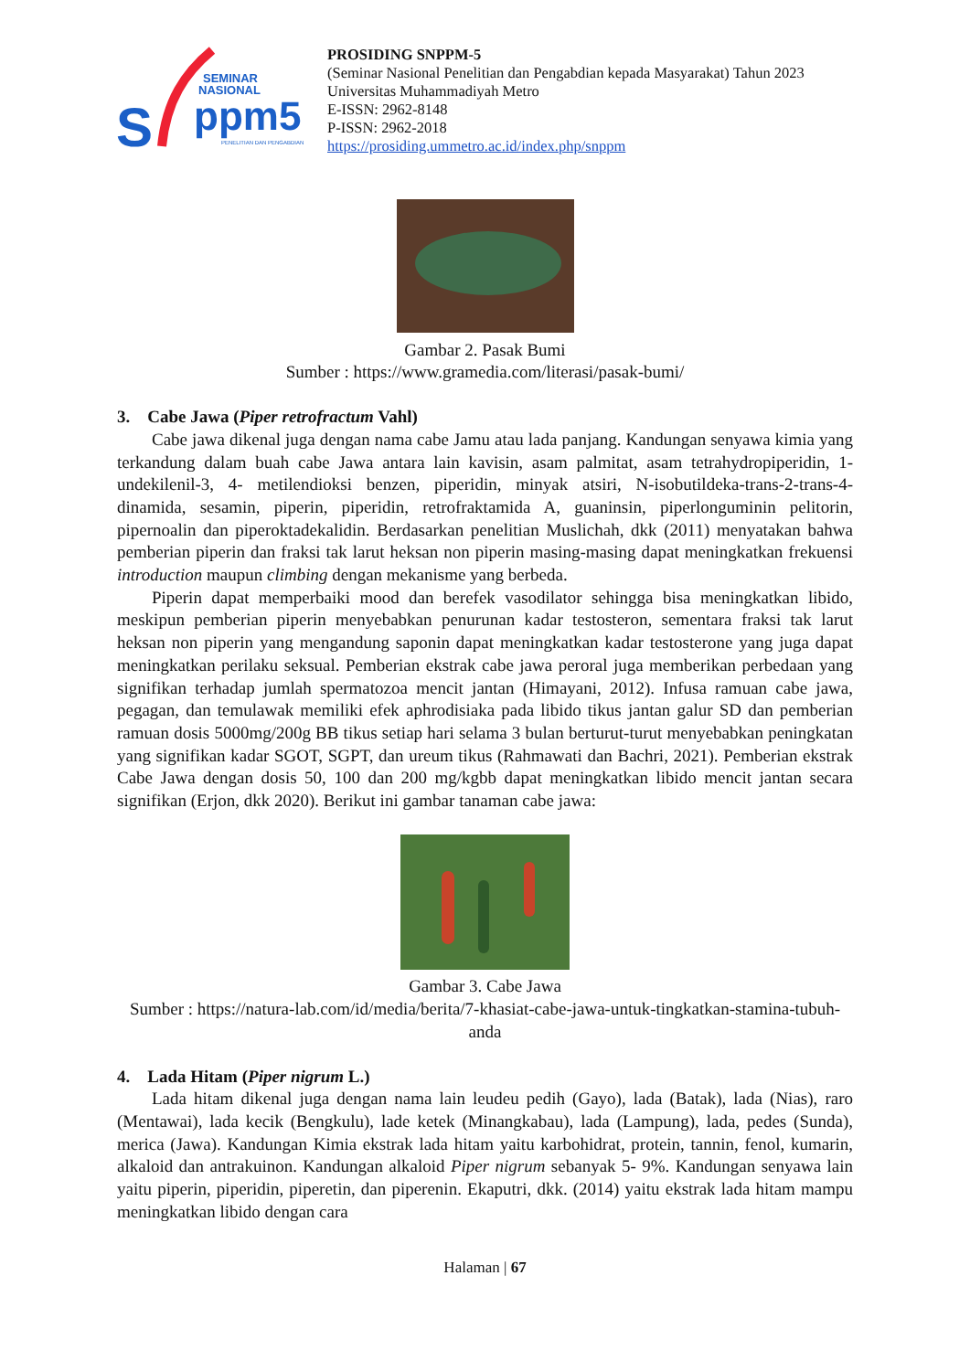S
SEMINAR
NASIONAL
ppm5
PENELITIAN DAN PENGABDIAN
PROSIDING SNPPM-5
(Seminar Nasional Penelitian dan Pengabdian kepada Masyarakat) Tahun 2023
Universitas Muhammadiyah Metro
E-ISSN: 2962-8148
P-ISSN: 2962-2018
https://prosiding.ummetro.ac.id/index.php/snppm
Gambar 2. Pasak Bumi
Sumber : https://www.gramedia.com/literasi/pasak-bumi/
3. Cabe Jawa (Piper retrofractum Vahl)
Cabe jawa dikenal juga dengan nama cabe Jamu atau lada panjang. Kandungan senyawa kimia yang terkandung dalam buah cabe Jawa antara lain kavisin, asam palmitat, asam tetrahydropiperidin, 1-undekilenil-3, 4- metilendioksi benzen, piperidin, minyak atsiri, N-isobutildeka-trans-2-trans-4- dinamida, sesamin, piperin, piperidin, retrofraktamida A, guaninsin, piperlonguminin pelitorin, pipernoalin dan piperoktadekalidin. Berdasarkan penelitian Muslichah, dkk (2011) menyatakan bahwa pemberian piperin dan fraksi tak larut heksan non piperin masing-masing dapat meningkatkan frekuensi introduction maupun climbing dengan mekanisme yang berbeda.
Piperin dapat memperbaiki mood dan berefek vasodilator sehingga bisa meningkatkan libido, meskipun pemberian piperin menyebabkan penurunan kadar testosteron, sementara fraksi tak larut heksan non piperin yang mengandung saponin dapat meningkatkan kadar testosterone yang juga dapat meningkatkan perilaku seksual. Pemberian ekstrak cabe jawa peroral juga memberikan perbedaan yang signifikan terhadap jumlah spermatozoa mencit jantan (Himayani, 2012). Infusa ramuan cabe jawa, pegagan, dan temulawak memiliki efek aphrodisiaka pada libido tikus jantan galur SD dan pemberian ramuan dosis 5000mg/200g BB tikus setiap hari selama 3 bulan berturut-turut menyebabkan peningkatan yang signifikan kadar SGOT, SGPT, dan ureum tikus (Rahmawati dan Bachri, 2021). Pemberian ekstrak Cabe Jawa dengan dosis 50, 100 dan 200 mg/kgbb dapat meningkatkan libido mencit jantan secara signifikan (Erjon, dkk 2020). Berikut ini gambar tanaman cabe jawa:
Gambar 3. Cabe Jawa
Sumber : https://natura-lab.com/id/media/berita/7-khasiat-cabe-jawa-untuk-tingkatkan-stamina-tubuh-anda
4. Lada Hitam (Piper nigrum L.)
Lada hitam dikenal juga dengan nama lain leudeu pedih (Gayo), lada (Batak), lada (Nias), raro (Mentawai), lada kecik (Bengkulu), lade ketek (Minangkabau), lada (Lampung), lada, pedes (Sunda), merica (Jawa). Kandungan Kimia ekstrak lada hitam yaitu karbohidrat, protein, tannin, fenol, kumarin, alkaloid dan antrakuinon. Kandungan alkaloid Piper nigrum sebanyak 5- 9%. Kandungan senyawa lain yaitu piperin, piperidin, piperetin, dan piperenin. Ekaputri, dkk. (2014) yaitu ekstrak lada hitam mampu meningkatkan libido dengan cara
Halaman | 67